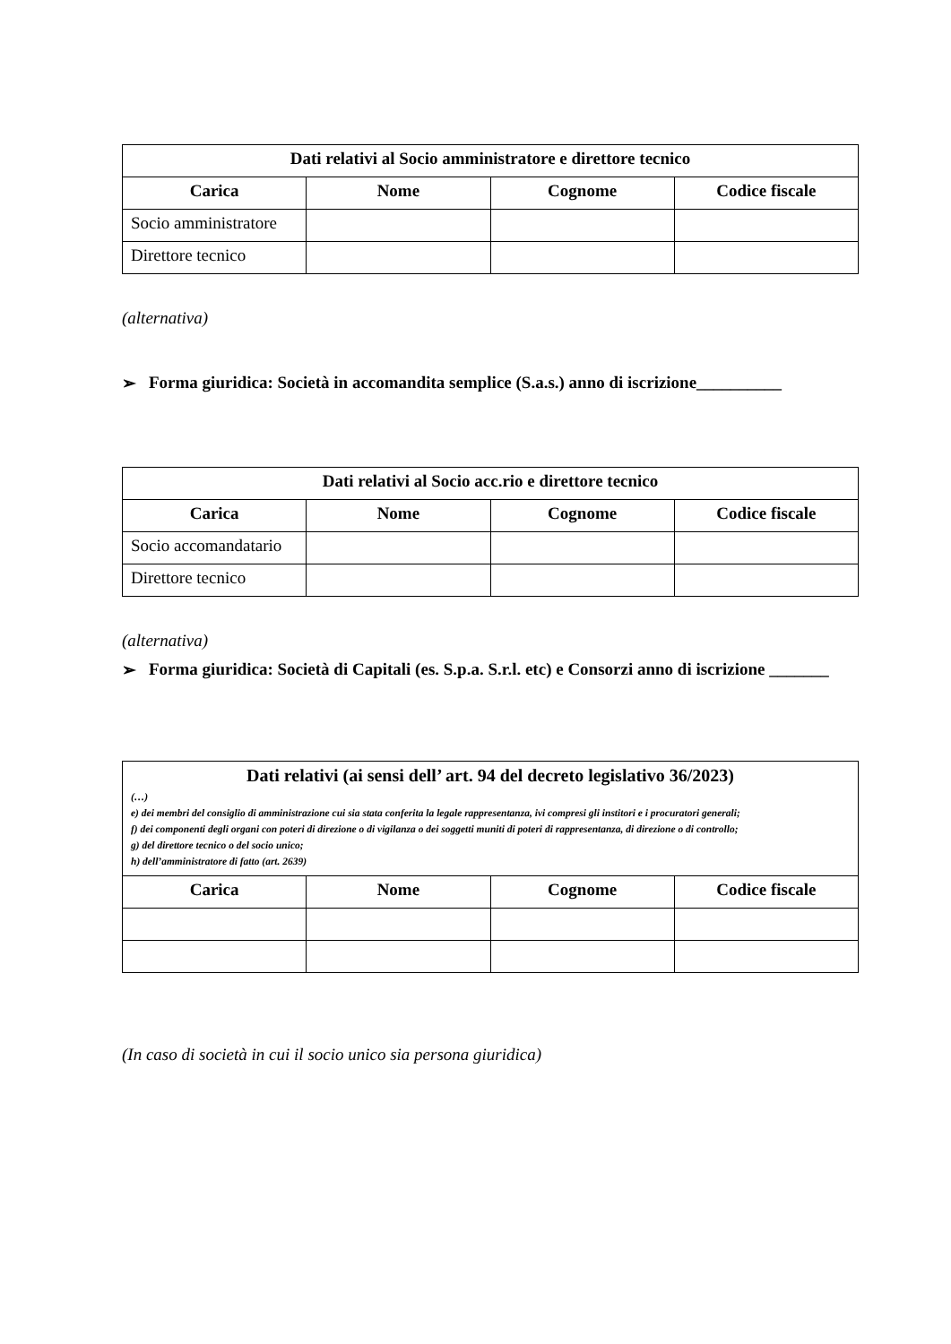| Dati relativi al Socio amministratore e direttore tecnico | | | |
| --- | --- | --- | --- |
| Carica | Nome | Cognome | Codice fiscale |
| Socio amministratore | | | |
| Direttore tecnico | | | |
(alternativa)
➢ Forma giuridica: Società in accomandita semplice (S.a.s.) anno di iscrizione__________
| Dati relativi al Socio acc.rio e direttore tecnico | | | |
| --- | --- | --- | --- |
| Carica | Nome | Cognome | Codice fiscale |
| Socio accomandatario | | | |
| Direttore tecnico | | | |
(alternativa)
➢ Forma giuridica: Società di Capitali (es. S.p.a. S.r.l. etc) e Consorzi anno di iscrizione _______
| Dati relativi (ai sensi dell’ art. 94 del decreto legislativo 36/2023) (…) e) dei membri del consiglio di amministrazione cui sia stata conferita la legale rappresentanza, ivi compresi gli institori e i procuratori generali; f) dei componenti degli organi con poteri di direzione o di vigilanza o dei soggetti muniti di poteri di rappresentanza, di direzione o di controllo; g) del direttore tecnico o del socio unico; h) dell’amministratore di fatto (art. 2639) | | | |
| Carica | Nome | Cognome | Codice fiscale |
(In caso di società in cui il socio unico sia persona giuridica)